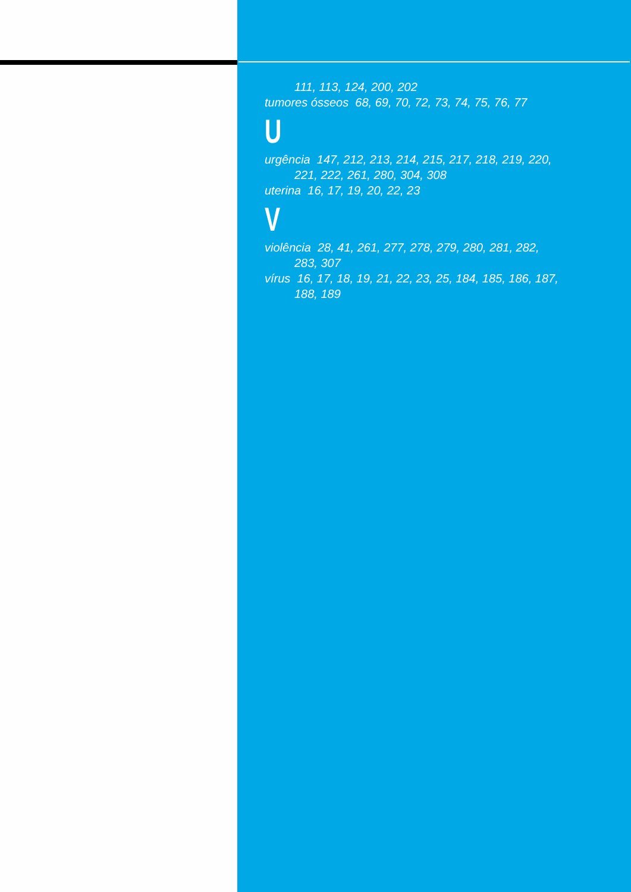111, 113, 124, 200, 202
tumores ósseos 68, 69, 70, 72, 73, 74, 75, 76, 77
U
urgência 147, 212, 213, 214, 215, 217, 218, 219, 220,
221, 222, 261, 280, 304, 308
uterina 16, 17, 19, 20, 22, 23
V
violência 28, 41, 261, 277, 278, 279, 280, 281, 282,
283, 307
vírus 16, 17, 18, 19, 21, 22, 23, 25, 184, 185, 186, 187,
188, 189